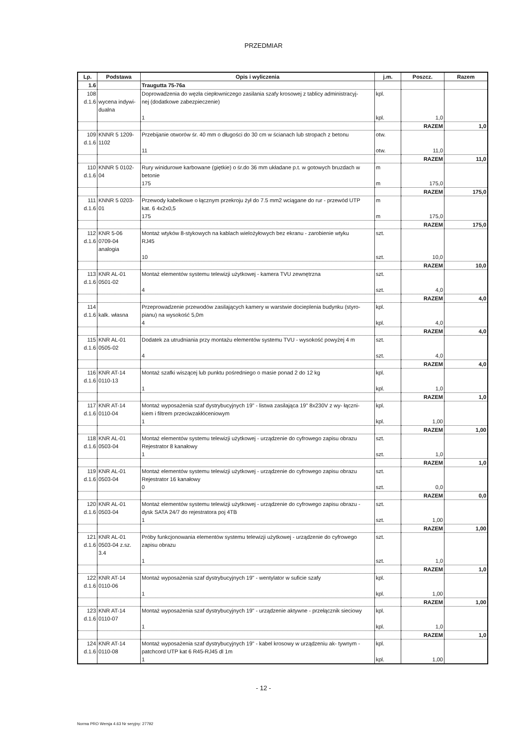PRZEDMIAR
| Lp. | Podstawa | Opis i wyliczenia | j.m. | Poszcz. | Razem |
| --- | --- | --- | --- | --- | --- |
| 1.6 | | Traugutta 75-76a | | | |
| 108 d.1.6 | wycena indywi- dualna | Doprowadzenia do węzła ciepłowniczego zasilania szafy krosowej z tablicy administracyj- nej (dodatkowe zabezpieczenie) 1 | kpl. kpl. | 1,0 | |
| | | | | RAZEM | 1,0 |
| 109 d.1.6 | KNNR 5 1209- 1102 | Przebijanie otworów śr. 40 mm o długości do 30 cm w ścianach lub stropach z betonu 11 | otw. otw. | 11,0 | |
| | | | | RAZEM | 11,0 |
| 110 d.1.6 | KNNR 5 0102- 04 | Rury winidurowe karbowane (giętkie) o śr.do 36 mm układane p.t. w gotowych bruzdach w betonie 175 | m m | 175,0 | |
| | | | | RAZEM | 175,0 |
| 111 d.1.6 | KNNR 5 0203- 01 | Przewody kabelkowe o łącznym przekroju żył do 7.5 mm2 wciągane do rur - przewód UTP kat. 6 4x2x0,5 175 | m m | 175,0 | |
| | | | | RAZEM | 175,0 |
| 112 d.1.6 | KNR 5-06 0709-04 analogia | Montaż wtyków 8-stykowych na kablach wielożyłowych bez ekranu - zarobienie wtyku RJ45 10 | szt. szt. | 10,0 | |
| | | | | RAZEM | 10,0 |
| 113 d.1.6 | KNR AL-01 0501-02 | Montaż elementów systemu telewizji użytkowej - kamera TVU zewnętrzna 4 | szt. szt. | 4,0 | |
| | | | | RAZEM | 4,0 |
| 114 d.1.6 | kalk. własna | Przeprowadzenie przewodów zasilających kamery w warstwie docieplenia budynku (styro- pianu) na wysokość 5,0m 4 | kpl. kpl. | 4,0 | |
| | | | | RAZEM | 4,0 |
| 115 d.1.6 | KNR AL-01 0505-02 | Dodatek za utrudniania przy montażu elementów systemu TVU - wysokość powyżej 4 m 4 | szt. szt. | 4,0 | |
| | | | | RAZEM | 4,0 |
| 116 d.1.6 | KNR AT-14 0110-13 | Montaż szafki wiszącej lub punktu pośredniego o masie ponad 2 do 12 kg 1 | kpl. kpl. | 1,0 | |
| | | | | RAZEM | 1,0 |
| 117 d.1.6 | KNR AT-14 0110-04 | Montaż wyposażenia szaf dystrybucyjnych 19" - listwa zasilająca 19" 8x230V z wy- łączni- kiem i filtrem przeciwzakłóceniowym 1 | kpl. kpl. | 1,00 | |
| | | | | RAZEM | 1,00 |
| 118 d.1.6 | KNR AL-01 0503-04 | Montaż elementów systemu telewizji użytkowej - urządzenie do cyfrowego zapisu obrazu Rejestrator 8 kanałowy 1 | szt. szt. | 1,0 | |
| | | | | RAZEM | 1,0 |
| 119 d.1.6 | KNR AL-01 0503-04 | Montaż elementów systemu telewizji użytkowej - urządzenie do cyfrowego zapisu obrazu Rejestrator 16 kanałowy 0 | szt. szt. | 0,0 | |
| | | | | RAZEM | 0,0 |
| 120 d.1.6 | KNR AL-01 0503-04 | Montaż elementów systemu telewizji użytkowej - urządzenie do cyfrowego zapisu obrazu - dysk SATA 24/7 do rejestratora poj 4TB 1 | szt. szt. | 1,00 | |
| | | | | RAZEM | 1,00 |
| 121 d.1.6 | KNR AL-01 0503-04 z.sz. 3.4 | Próby funkcjonowania elementów systemu telewizji użytkowej - urządzenie do cyfrowego zapisu obrazu 1 | szt. szt. | 1,0 | |
| | | | | RAZEM | 1,0 |
| 122 d.1.6 | KNR AT-14 0110-06 | Montaż wyposażenia szaf dystrybucyjnych 19" - wentylator w suficie szafy 1 | kpl. kpl. | 1,00 | |
| | | | | RAZEM | 1,00 |
| 123 d.1.6 | KNR AT-14 0110-07 | Montaż wyposażenia szaf dystrybucyjnych 19" - urządzenie aktywne - przełącznik sieciowy 1 | kpl. kpl. | 1,0 | |
| | | | | RAZEM | 1,0 |
| 124 d.1.6 | KNR AT-14 0110-08 | Montaż wyposażenia szaf dystrybucyjnych 19" - kabel krosowy w urządzeniu ak- tywnym - patchcord UTP kat 6 R45-RJ45 dl 1m 1 | kpl. kpl. | 1,00 | |
- 12 -
Norma PRO Wersja 4.63 Nr seryjny: 27792